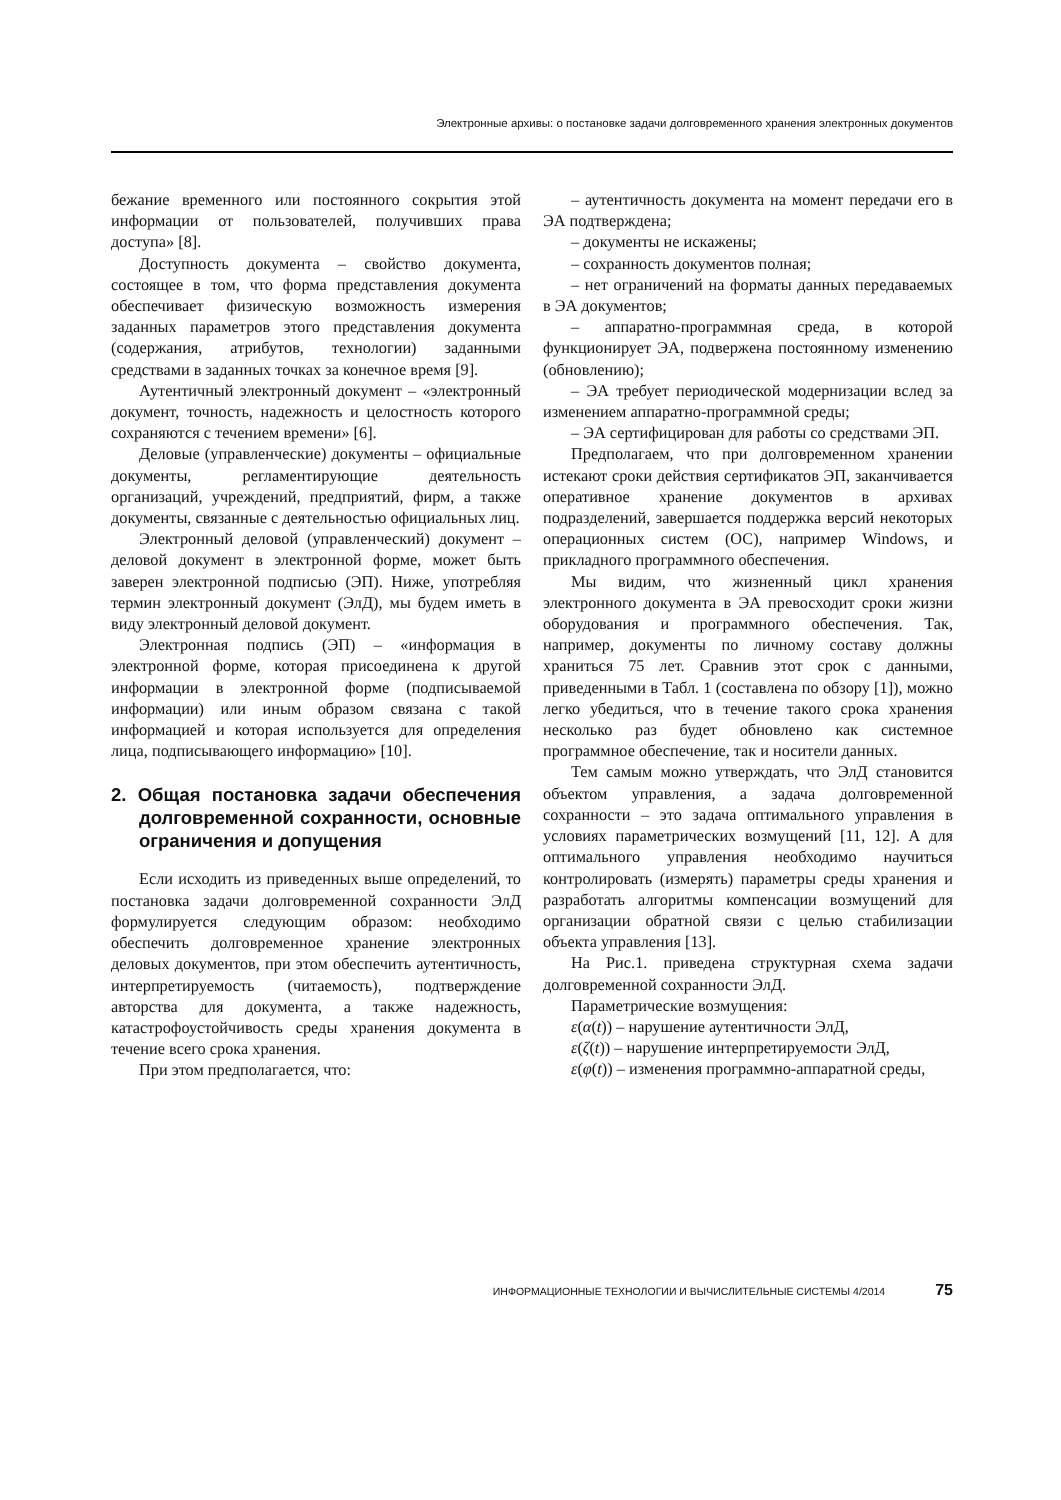Электронные архивы: о постановке задачи долговременного хранения электронных документов
бежание временного или постоянного сокрытия этой информации от пользователей, получивших права доступа» [8].
Доступность документа – свойство документа, состоящее в том, что форма представления документа обеспечивает физическую возможность измерения заданных параметров этого представления документа (содержания, атрибутов, технологии) заданными средствами в заданных точках за конечное время [9].
Аутентичный электронный документ – «электронный документ, точность, надежность и целостность которого сохраняются с течением времени» [6].
Деловые (управленческие) документы – официальные документы, регламентирующие деятельность организаций, учреждений, предприятий, фирм, а также документы, связанные с деятельностью официальных лиц.
Электронный деловой (управленческий) документ – деловой документ в электронной форме, может быть заверен электронной подписью (ЭП). Ниже, употребляя термин электронный документ (ЭлД), мы будем иметь в виду электронный деловой документ.
Электронная подпись (ЭП) – «информация в электронной форме, которая присоединена к другой информации в электронной форме (подписываемой информации) или иным образом связана с такой информацией и которая используется для определения лица, подписывающего информацию» [10].
2. Общая постановка задачи обеспечения долговременной сохранности, основные ограничения и допущения
Если исходить из приведенных выше определений, то постановка задачи долговременной сохранности ЭлД формулируется следующим образом: необходимо обеспечить долговременное хранение электронных деловых документов, при этом обеспечить аутентичность, интерпретируемость (читаемость), подтверждение авторства для документа, а также надежность, катастрофоустойчивость среды хранения документа в течение всего срока хранения.
При этом предполагается, что:
– аутентичность документа на момент передачи его в ЭА подтверждена;
– документы не искажены;
– сохранность документов полная;
– нет ограничений на форматы данных передаваемых в ЭА документов;
– аппаратно-программная среда, в которой функционирует ЭА, подвержена постоянному изменению (обновлению);
– ЭА требует периодической модернизации вслед за изменением аппаратно-программной среды;
– ЭА сертифицирован для работы со средствами ЭП.
Предполагаем, что при долговременном хранении истекают сроки действия сертификатов ЭП, заканчивается оперативное хранение документов в архивах подразделений, завершается поддержка версий некоторых операционных систем (ОС), например Windows, и прикладного программного обеспечения.
Мы видим, что жизненный цикл хранения электронного документа в ЭА превосходит сроки жизни оборудования и программного обеспечения. Так, например, документы по личному составу должны храниться 75 лет. Сравнив этот срок с данными, приведенными в Табл. 1 (составлена по обзору [1]), можно легко убедиться, что в течение такого срока хранения несколько раз будет обновлено как системное программное обеспечение, так и носители данных.
Тем самым можно утверждать, что ЭлД становится объектом управления, а задача долговременной сохранности – это задача оптимального управления в условиях параметрических возмущений [11, 12]. А для оптимального управления необходимо научиться контролировать (измерять) параметры среды хранения и разработать алгоритмы компенсации возмущений для организации обратной связи с целью стабилизации объекта управления [13].
На Рис.1. приведена структурная схема задачи долговременной сохранности ЭлД.
Параметрические возмущения:
ε(α(t)) – нарушение аутентичности ЭлД,
ε(ζ(t)) – нарушение интерпретируемости ЭлД,
ε(φ(t)) – изменения программно-аппаратной среды,
ИНФОРМАЦИОННЫЕ ТЕХНОЛОГИИ И ВЫЧИСЛИТЕЛЬНЫЕ СИСТЕМЫ 4/2014 75